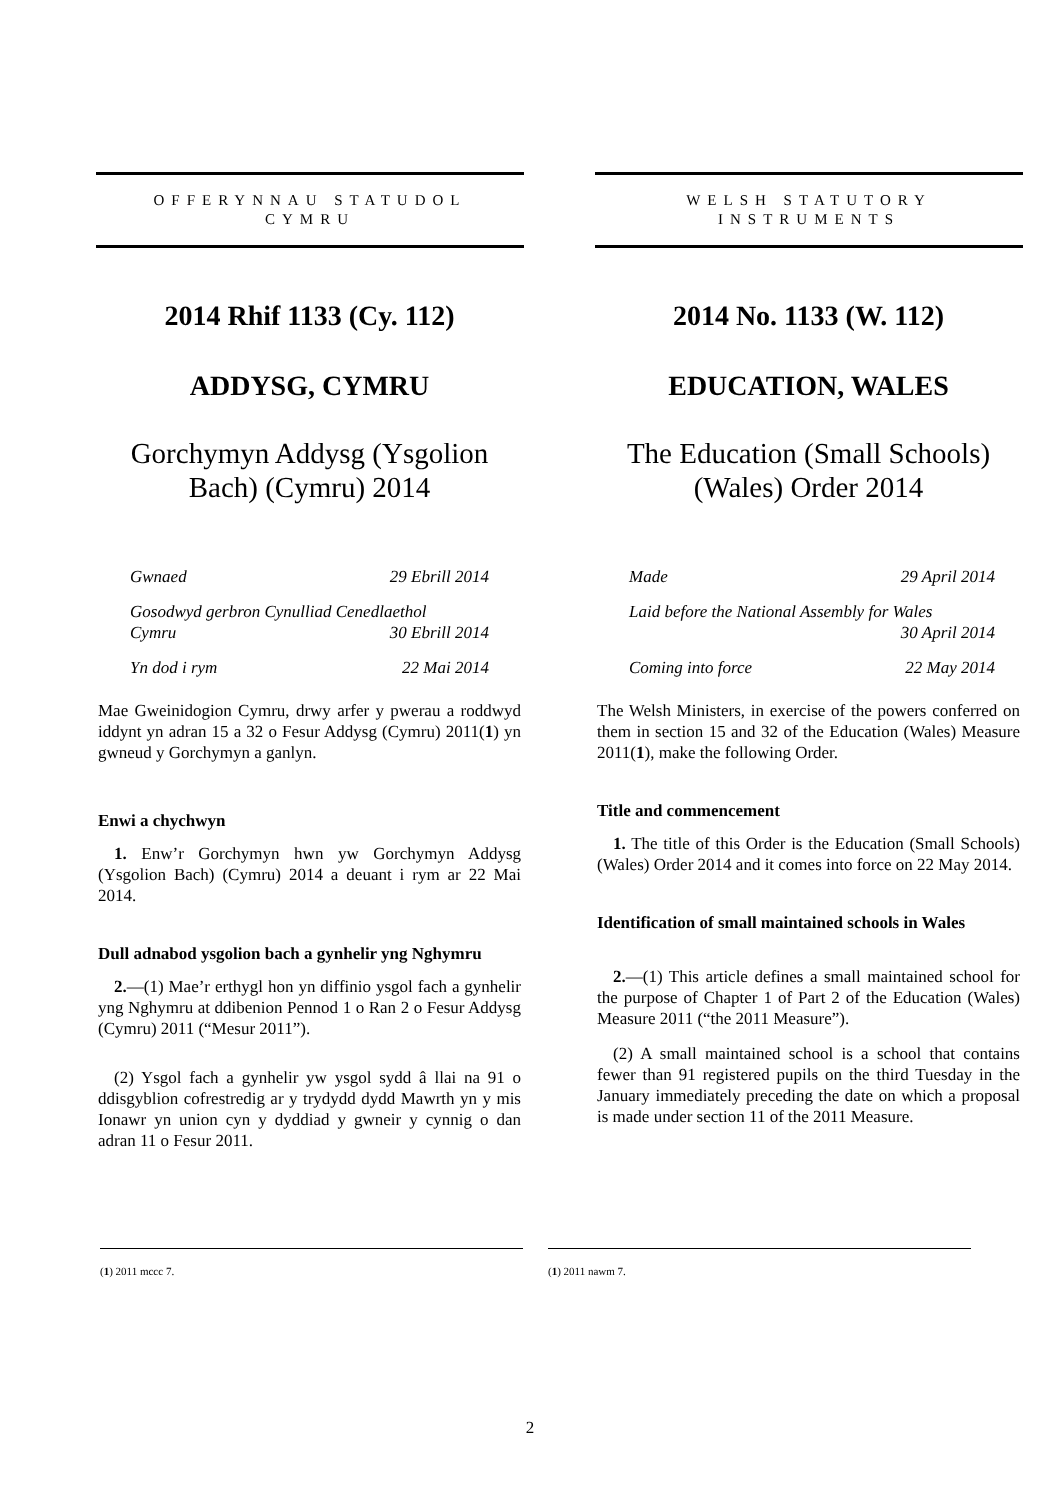OFFERYNNAU STATUDOL
CYMRU
2014 Rhif 1133 (Cy. 112)
ADDYSG, CYMRU
Gorchymyn Addysg (Ysgolion Bach) (Cymru) 2014
Gwnaed 29 Ebrill 2014
Gosodwyd gerbron Cynulliad Cenedlaethol
Cymru 30 Ebrill 2014
Yn dod i rym 22 Mai 2014
Mae Gweinidogion Cymru, drwy arfer y pwerau a roddwyd iddynt yn adran 15 a 32 o Fesur Addysg (Cymru) 2011(1) yn gwneud y Gorchymyn a ganlyn.
Enwi a chychwyn
1. Enw’r Gorchymyn hwn yw Gorchymyn Addysg (Ysgolion Bach) (Cymru) 2014 a deuant i rym ar 22 Mai 2014.
Dull adnabod ysgolion bach a gynhelir yng Nghymru
2.—(1) Mae’r erthygl hon yn diffinio ysgol fach a gynhelir yng Nghymru at ddibenion Pennod 1 o Ran 2 o Fesur Addysg (Cymru) 2011 (“Mesur 2011”).
(2) Ysgol fach a gynhelir yw ysgol sydd â llai na 91 o ddisgyblion cofrestredig ar y trydydd dydd Mawrth yn y mis Ionawr yn union cyn y dyddiad y gwneir y cynnig o dan adran 11 o Fesur 2011.
(1) 2011 mccc 7.
WELSH STATUTORY
INSTRUMENTS
2014 No. 1133 (W. 112)
EDUCATION, WALES
The Education (Small Schools) (Wales) Order 2014
Made 29 April 2014
Laid before the National Assembly for Wales
30 April 2014
Coming into force 22 May 2014
The Welsh Ministers, in exercise of the powers conferred on them in section 15 and 32 of the Education (Wales) Measure 2011(1), make the following Order.
Title and commencement
1. The title of this Order is the Education (Small Schools) (Wales) Order 2014 and it comes into force on 22 May 2014.
Identification of small maintained schools in Wales
2.—(1) This article defines a small maintained school for the purpose of Chapter 1 of Part 2 of the Education (Wales) Measure 2011 (“the 2011 Measure”).
(2) A small maintained school is a school that contains fewer than 91 registered pupils on the third Tuesday in the January immediately preceding the date on which a proposal is made under section 11 of the 2011 Measure.
(1) 2011 nawm 7.
2